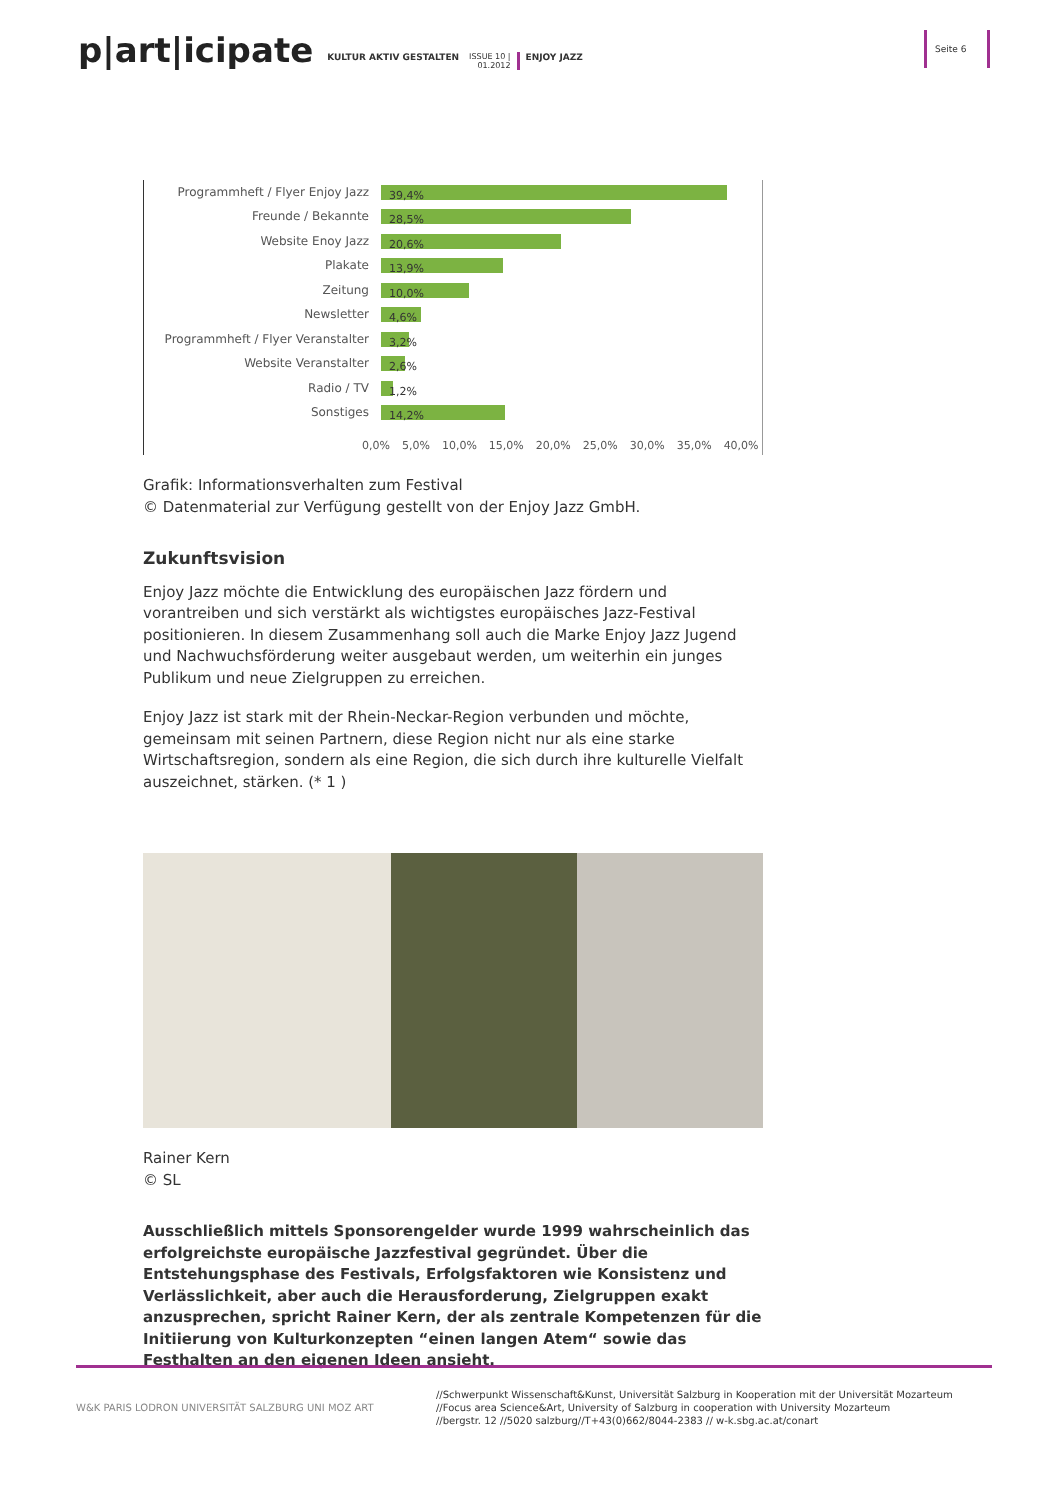p|art|icipate KULTUR AKTIV GESTALTEN ISSUE 10 |
01.2012 ENJOY JAZZ
Seite 6
Programmheft / Flyer Enjoy Jazz 39,4%
Freunde / Bekannte 28,5%
Website Enoy Jazz 20,6%
Plakate 13,9%
Zeitung 10,0%
Newsletter 4,6%
Programmheft / Flyer Veranstalter 3,2%
Website Veranstalter 2,6%
Radio / TV 1,2%
Sonstiges 14,2%
0,0% 5,0% 10,0% 15,0% 20,0% 25,0% 30,0% 35,0% 40,0%
Grafik: Informationsverhalten zum Festival
© Datenmaterial zur Verfügung gestellt von der Enjoy Jazz GmbH.
Zukunftsvision
Enjoy Jazz möchte die Entwicklung des europäischen Jazz fördern und vorantreiben und sich verstärkt als wichtigstes europäisches Jazz-Festival positionieren. In diesem Zusammenhang soll auch die Marke Enjoy Jazz Jugend und Nachwuchsförderung weiter ausgebaut werden, um weiterhin ein junges Publikum und neue Zielgruppen zu erreichen.
Enjoy Jazz ist stark mit der Rhein-Neckar-Region verbunden und möchte, gemeinsam mit seinen Partnern, diese Region nicht nur als eine starke Wirtschaftsregion, sondern als eine Region, die sich durch ihre kulturelle Vielfalt auszeichnet, stärken. (* 1 )
Rainer Kern
© SL
Ausschließlich mittels Sponsorengelder wurde 1999 wahrscheinlich das erfolgreichste europäische Jazzfestival gegründet. Über die Entstehungsphase des Festivals, Erfolgsfaktoren wie Konsistenz und Verlässlichkeit, aber auch die Herausforderung, Zielgruppen exakt anzusprechen, spricht Rainer Kern, der als zentrale Kompetenzen für die Initiierung von Kulturkonzepten “einen langen Atem“ sowie das Festhalten an den eigenen Ideen ansieht.
W&K PARIS LODRON UNIVERSITÄT SALZBURG UNI MOZ ART
//Schwerpunkt Wissenschaft&Kunst, Universität Salzburg in Kooperation mit der Universität Mozarteum
//Focus area Science&Art, University of Salzburg in cooperation with University Mozarteum
//bergstr. 12 //5020 salzburg//T+43(0)662/8044-2383 // w-k.sbg.ac.at/conart